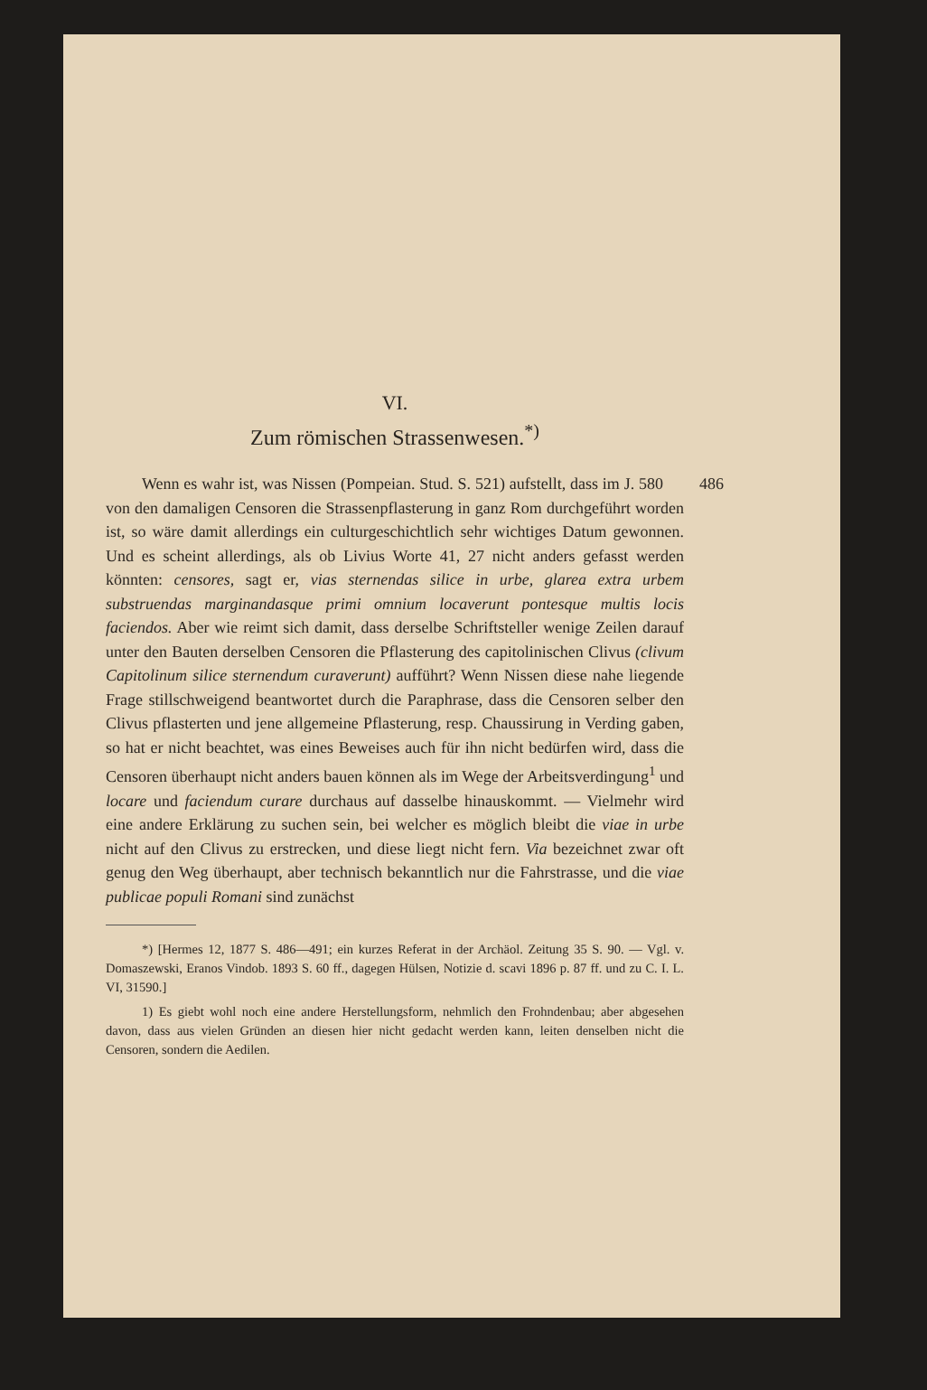VI.
Zum römischen Strassenwesen.<sup>*)</sup>
486 Wenn es wahr ist, was Nissen (Pompeian. Stud. S. 521) aufstellt, dass im J. 580 von den damaligen Censoren die Strassenpflasterung in ganz Rom durchgeführt worden ist, so wäre damit allerdings ein culturgeschichtlich sehr wichtiges Datum gewonnen. Und es scheint allerdings, als ob Livius Worte 41, 27 nicht anders gefasst werden könnten: censores, sagt er, vias sternendas silice in urbe, glarea extra urbem substruendas marginandasque primi omnium locaverunt pontesque multis locis faciendos. Aber wie reimt sich damit, dass derselbe Schriftsteller wenige Zeilen darauf unter den Bauten derselben Censoren die Pflasterung des capitolinischen Clivus (clivum Capitolinum silice sternendum curaverunt) aufführt? Wenn Nissen diese nahe liegende Frage stillschweigend beantwortet durch die Paraphrase, dass die Censoren selber den Clivus pflasterten und jene allgemeine Pflasterung, resp. Chaussirung in Verding gaben, so hat er nicht beachtet, was eines Beweises auch für ihn nicht bedürfen wird, dass die Censoren überhaupt nicht anders bauen können als im Wege der Arbeitsverdingung<sup>1</sup> und locare und faciendum curare durchaus auf dasselbe hinauskommt. — Vielmehr wird eine andere Erklärung zu suchen sein, bei welcher es möglich bleibt die viae in urbe nicht auf den Clivus zu erstrecken, und diese liegt nicht fern. Via bezeichnet zwar oft genug den Weg überhaupt, aber technisch bekanntlich nur die Fahrstrasse, und die viae publicae populi Romani sind zunächst
*) [Hermes 12, 1877 S. 486—491; ein kurzes Referat in der Archäol. Zeitung 35 S. 90. — Vgl. v. Domaszewski, Eranos Vindob. 1893 S. 60 ff., dagegen Hülsen, Notizie d. scavi 1896 p. 87 ff. und zu C. I. L. VI, 31590.]
1) Es giebt wohl noch eine andere Herstellungsform, nehmlich den Frohndenbau; aber abgesehen davon, dass aus vielen Gründen an diesen hier nicht gedacht werden kann, leiten denselben nicht die Censoren, sondern die Aedilen.